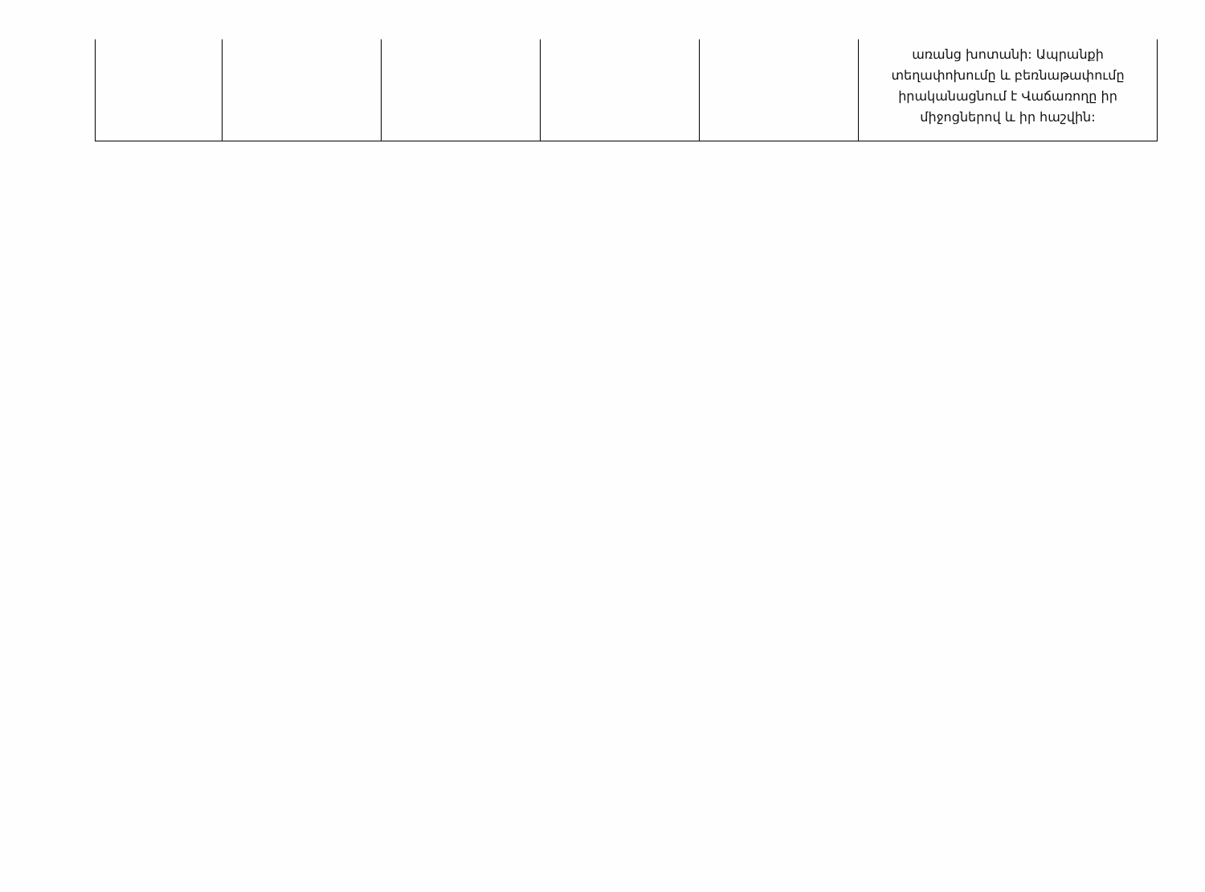| | | | | | առանց խոտանի: Ապրանքի տեղափոխումը և բեռնաթափումը իրականացնում է Վաճառողը իր միջոցներով և իր հաշվին: |